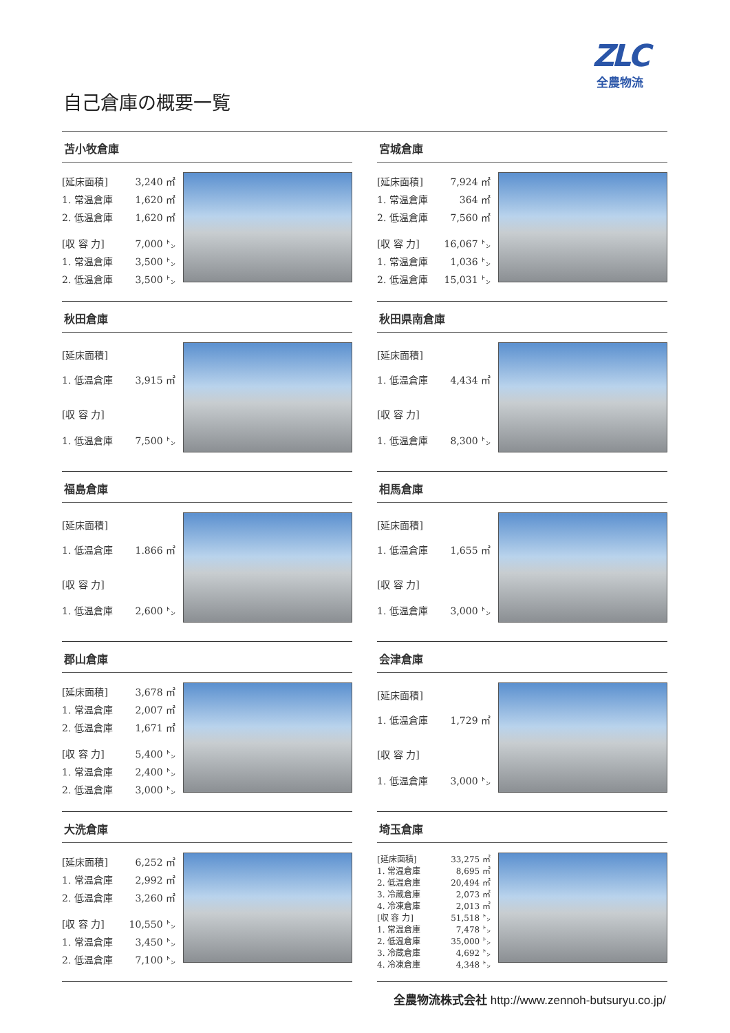ZLC
全農物流
自己倉庫の概要一覧
苫小牧倉庫
| [延床面積] | 3,240 ㎡ |
| 1. 常温倉庫 | 1,620 ㎡ |
| 2. 低温倉庫 | 1,620 ㎡ |
| [収 容 力] | 7,000 ㌧ |
| 1. 常温倉庫 | 3,500 ㌧ |
| 2. 低温倉庫 | 3,500 ㌧ |
宮城倉庫
| [延床面積] | 7,924 ㎡ |
| 1. 常温倉庫 | 364 ㎡ |
| 2. 低温倉庫 | 7,560 ㎡ |
| [収 容 力] | 16,067 ㌧ |
| 1. 常温倉庫 | 1,036 ㌧ |
| 2. 低温倉庫 | 15,031 ㌧ |
秋田倉庫
| [延床面積] | |
| 1. 低温倉庫 | 3,915 ㎡ |
| [収 容 力] | |
| 1. 低温倉庫 | 7,500 ㌧ |
秋田県南倉庫
| [延床面積] | |
| 1. 低温倉庫 | 4,434 ㎡ |
| [収 容 力] | |
| 1. 低温倉庫 | 8,300 ㌧ |
福島倉庫
| [延床面積] | |
| 1. 低温倉庫 | 1.866 ㎡ |
| [収 容 力] | |
| 1. 低温倉庫 | 2,600 ㌧ |
相馬倉庫
| [延床面積] | |
| 1. 低温倉庫 | 1,655 ㎡ |
| [収 容 力] | |
| 1. 低温倉庫 | 3,000 ㌧ |
郡山倉庫
| [延床面積] | 3,678 ㎡ |
| 1. 常温倉庫 | 2,007 ㎡ |
| 2. 低温倉庫 | 1,671 ㎡ |
| [収 容 力] | 5,400 ㌧ |
| 1. 常温倉庫 | 2,400 ㌧ |
| 2. 低温倉庫 | 3,000 ㌧ |
会津倉庫
| [延床面積] | |
| 1. 低温倉庫 | 1,729 ㎡ |
| [収 容 力] | |
| 1. 低温倉庫 | 3,000 ㌧ |
大洗倉庫
| [延床面積] | 6,252 ㎡ |
| 1. 常温倉庫 | 2,992 ㎡ |
| 2. 低温倉庫 | 3,260 ㎡ |
| [収 容 力] | 10,550 ㌧ |
| 1. 常温倉庫 | 3,450 ㌧ |
| 2. 低温倉庫 | 7,100 ㌧ |
埼玉倉庫
| [延床面積] | 33,275 ㎡ |
| 1. 常温倉庫 | 8,695 ㎡ |
| 2. 低温倉庫 | 20,494 ㎡ |
| 3. 冷蔵倉庫 | 2,073 ㎡ |
| 4. 冷凍倉庫 | 2,013 ㎡ |
| [収 容 力] | 51,518 ㌧ |
| 1. 常温倉庫 | 7,478 ㌧ |
| 2. 低温倉庫 | 35,000 ㌧ |
| 3. 冷蔵倉庫 | 4,692 ㌧ |
| 4. 冷凍倉庫 | 4,348 ㌧ |
全農物流株式会社 http://www.zennoh-butsuryu.co.jp/